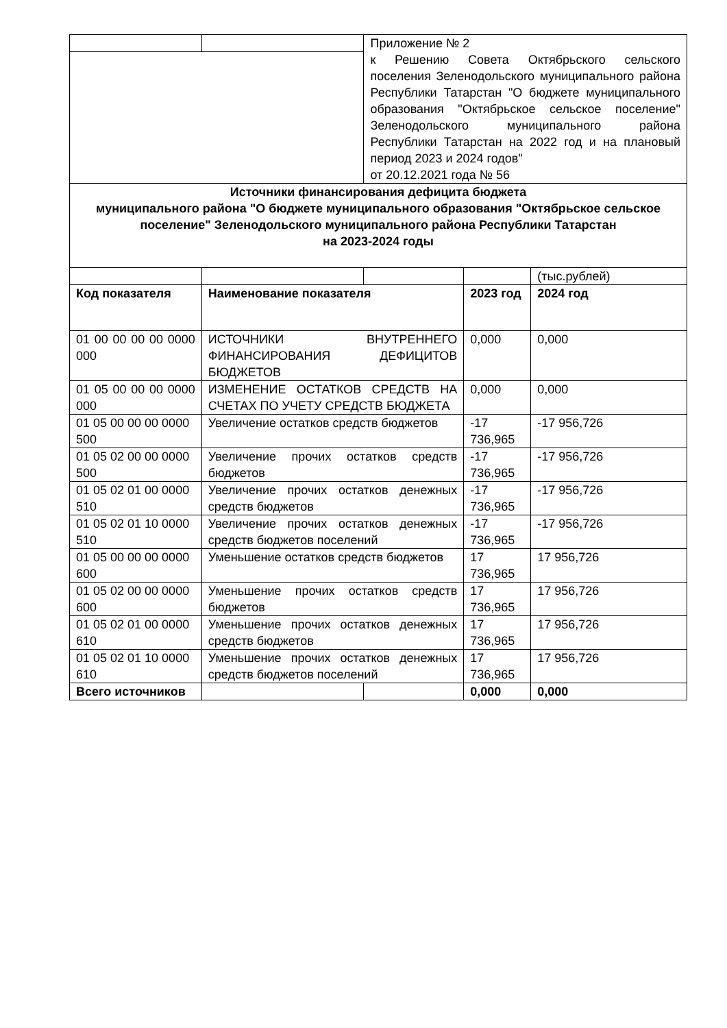| | | Приложение № 2 к Решению Совета Октябрьского сельского поселения Зеленодольского муниципального района Республики Татарстан "О бюджете муниципального образования "Октябрьское сельское поселение" Зеленодольского муниципального района Республики Татарстан на 2022 год и на плановый период 2023 и 2024 годов" от 20.12.2021 года № 56 | | |
| Источники финансирования дефицита бюджета муниципального района "О бюджете муниципального образования "Октябрьское сельское поселение" Зеленодольского муниципального района Республики Татарстан на 2023-2024 годы | | | | |
| | | | | (тыс.рублей) |
| Код показателя | Наименование показателя | | 2023 год | 2024 год |
| 01 00 00 00 00 0000 000 | ИСТОЧНИКИ ВНУТРЕННЕГО ФИНАНСИРОВАНИЯ ДЕФИЦИТОВ БЮДЖЕТОВ | | 0,000 | 0,000 |
| 01 05 00 00 00 0000 000 | ИЗМЕНЕНИЕ ОСТАТКОВ СРЕДСТВ НА СЧЕТАХ ПО УЧЕТУ СРЕДСТВ БЮДЖЕТА | | 0,000 | 0,000 |
| 01 05 00 00 00 0000 500 | Увеличение остатков средств бюджетов | | -17 736,965 | -17 956,726 |
| 01 05 02 00 00 0000 500 | Увеличение прочих остатков средств бюджетов | | -17 736,965 | -17 956,726 |
| 01 05 02 01 00 0000 510 | Увеличение прочих остатков денежных средств бюджетов | | -17 736,965 | -17 956,726 |
| 01 05 02 01 10 0000 510 | Увеличение прочих остатков денежных средств бюджетов поселений | | -17 736,965 | -17 956,726 |
| 01 05 00 00 00 0000 600 | Уменьшение остатков средств бюджетов | | 17 736,965 | 17 956,726 |
| 01 05 02 00 00 0000 600 | Уменьшение прочих остатков средств бюджетов | | 17 736,965 | 17 956,726 |
| 01 05 02 01 00 0000 610 | Уменьшение прочих остатков денежных средств бюджетов | | 17 736,965 | 17 956,726 |
| 01 05 02 01 10 0000 610 | Уменьшение прочих остатков денежных средств бюджетов поселений | | 17 736,965 | 17 956,726 |
| Всего источников | | | 0,000 | 0,000 |